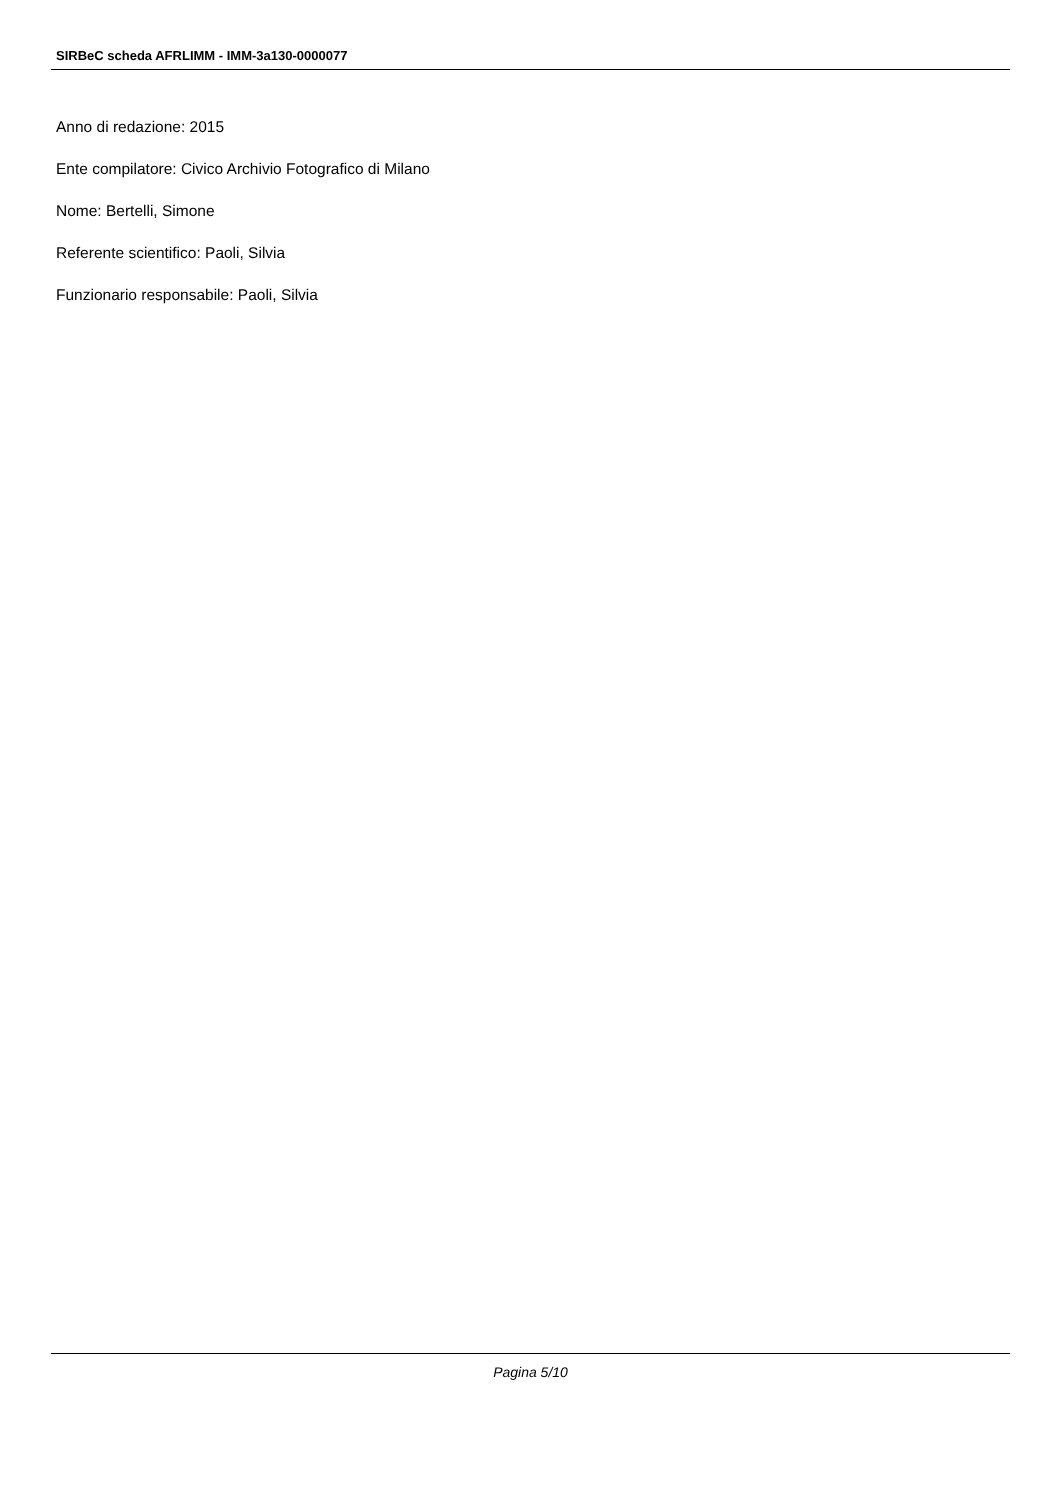SIRBeC scheda AFRLIMM - IMM-3a130-0000077
Anno di redazione: 2015
Ente compilatore: Civico Archivio Fotografico di Milano
Nome: Bertelli, Simone
Referente scientifico: Paoli, Silvia
Funzionario responsabile: Paoli, Silvia
Pagina 5/10